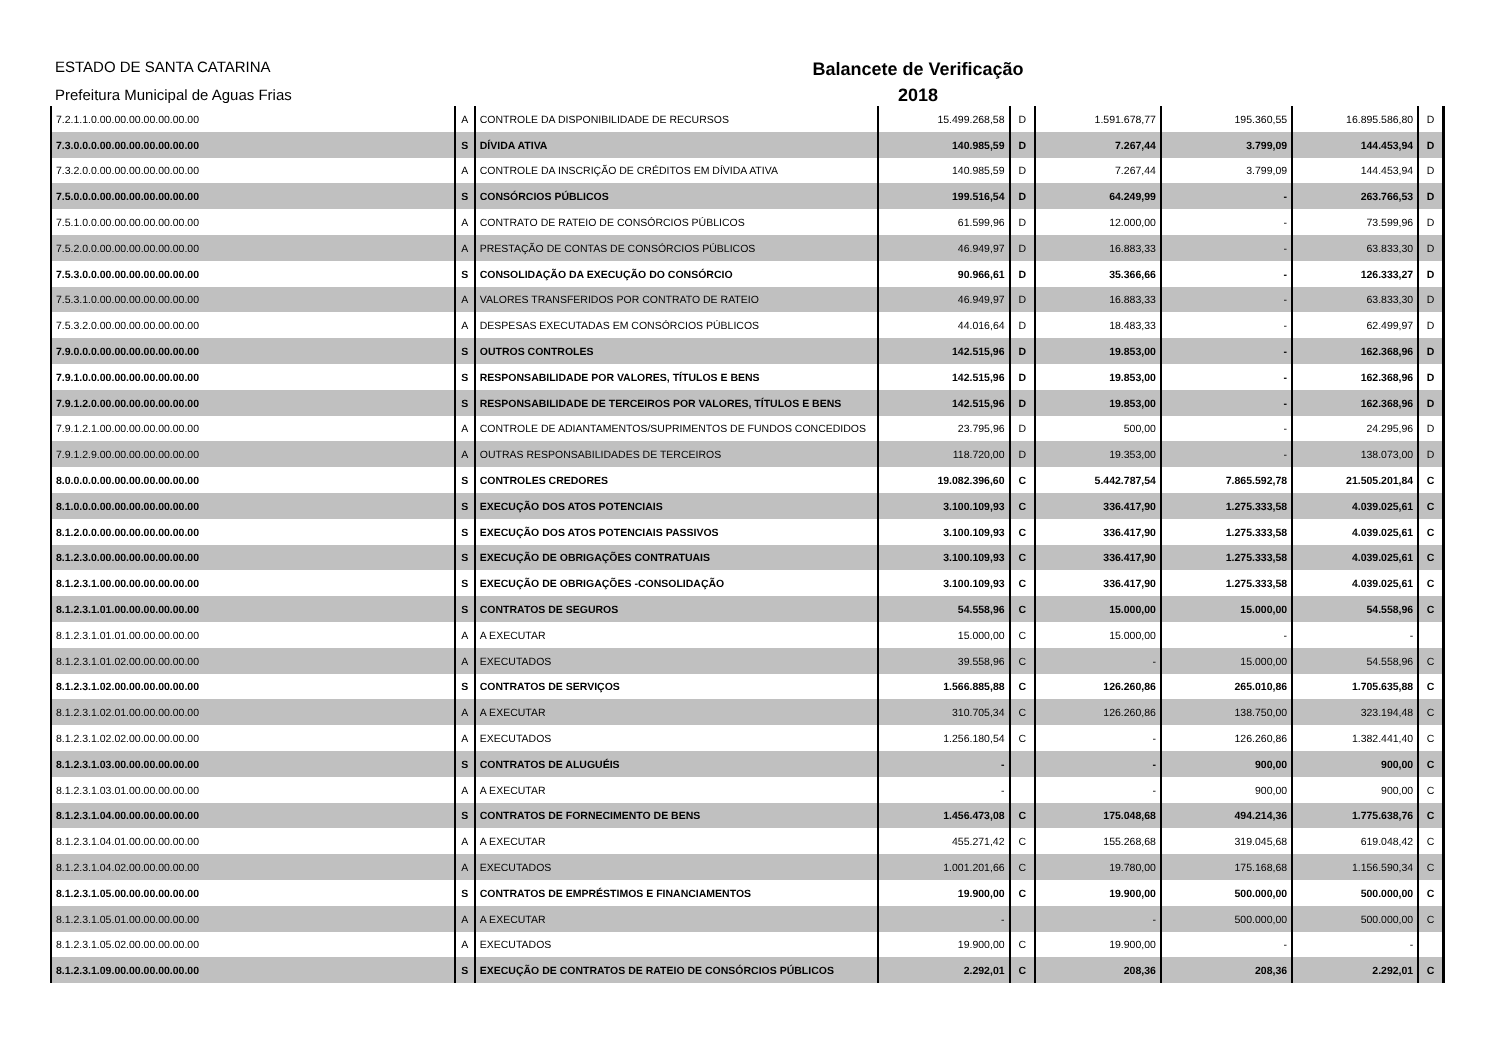ESTADO DE SANTA CATARINA
Prefeitura Municipal de Aguas Frias
Balancete de Verificação
2018
| 7.2.1.1.0.00.00.00.00.00.00.00 | A | CONTROLE DA DISPONIBILIDADE DE RECURSOS | 15.499.268,58 | D | 1.591.678,77 | 195.360,55 | 16.895.586,80 | D |
| 7.3.0.0.0.00.00.00.00.00.00.00 | S | DÍVIDA ATIVA | 140.985,59 | D | 7.267,44 | 3.799,09 | 144.453,94 | D |
| 7.3.2.0.0.00.00.00.00.00.00.00 | A | CONTROLE DA INSCRIÇÃO DE CRÉDITOS EM DÍVIDA ATIVA | 140.985,59 | D | 7.267,44 | 3.799,09 | 144.453,94 | D |
| 7.5.0.0.0.00.00.00.00.00.00.00 | S | CONSÓRCIOS PÚBLICOS | 199.516,54 | D | 64.249,99 | - | 263.766,53 | D |
| 7.5.1.0.0.00.00.00.00.00.00.00 | A | CONTRATO DE RATEIO DE CONSÓRCIOS PÚBLICOS | 61.599,96 | D | 12.000,00 | - | 73.599,96 | D |
| 7.5.2.0.0.00.00.00.00.00.00.00 | A | PRESTAÇÃO DE CONTAS DE CONSÓRCIOS PÚBLICOS | 46.949,97 | D | 16.883,33 | - | 63.833,30 | D |
| 7.5.3.0.0.00.00.00.00.00.00.00 | S | CONSOLIDAÇÃO DA EXECUÇÃO DO CONSÓRCIO | 90.966,61 | D | 35.366,66 | - | 126.333,27 | D |
| 7.5.3.1.0.00.00.00.00.00.00.00 | A | VALORES TRANSFERIDOS POR CONTRATO DE RATEIO | 46.949,97 | D | 16.883,33 | - | 63.833,30 | D |
| 7.5.3.2.0.00.00.00.00.00.00.00 | A | DESPESAS EXECUTADAS EM CONSÓRCIOS PÚBLICOS | 44.016,64 | D | 18.483,33 | - | 62.499,97 | D |
| 7.9.0.0.0.00.00.00.00.00.00.00 | S | OUTROS CONTROLES | 142.515,96 | D | 19.853,00 | - | 162.368,96 | D |
| 7.9.1.0.0.00.00.00.00.00.00.00 | S | RESPONSABILIDADE POR VALORES, TÍTULOS E BENS | 142.515,96 | D | 19.853,00 | - | 162.368,96 | D |
| 7.9.1.2.0.00.00.00.00.00.00.00 | S | RESPONSABILIDADE DE TERCEIROS POR VALORES, TÍTULOS E BENS | 142.515,96 | D | 19.853,00 | - | 162.368,96 | D |
| 7.9.1.2.1.00.00.00.00.00.00.00 | A | CONTROLE DE ADIANTAMENTOS/SUPRIMENTOS DE FUNDOS CONCEDIDOS | 23.795,96 | D | 500,00 | - | 24.295,96 | D |
| 7.9.1.2.9.00.00.00.00.00.00.00 | A | OUTRAS RESPONSABILIDADES DE TERCEIROS | 118.720,00 | D | 19.353,00 | - | 138.073,00 | D |
| 8.0.0.0.0.00.00.00.00.00.00.00 | S | CONTROLES CREDORES | 19.082.396,60 | C | 5.442.787,54 | 7.865.592,78 | 21.505.201,84 | C |
| 8.1.0.0.0.00.00.00.00.00.00.00 | S | EXECUÇÃO DOS ATOS POTENCIAIS | 3.100.109,93 | C | 336.417,90 | 1.275.333,58 | 4.039.025,61 | C |
| 8.1.2.0.0.00.00.00.00.00.00.00 | S | EXECUÇÃO DOS ATOS POTENCIAIS PASSIVOS | 3.100.109,93 | C | 336.417,90 | 1.275.333,58 | 4.039.025,61 | C |
| 8.1.2.3.0.00.00.00.00.00.00.00 | S | EXECUÇÃO DE OBRIGAÇÕES CONTRATUAIS | 3.100.109,93 | C | 336.417,90 | 1.275.333,58 | 4.039.025,61 | C |
| 8.1.2.3.1.00.00.00.00.00.00.00 | S | EXECUÇÃO DE OBRIGAÇÕES -CONSOLIDAÇÃO | 3.100.109,93 | C | 336.417,90 | 1.275.333,58 | 4.039.025,61 | C |
| 8.1.2.3.1.01.00.00.00.00.00.00 | S | CONTRATOS DE SEGUROS | 54.558,96 | C | 15.000,00 | 15.000,00 | 54.558,96 | C |
| 8.1.2.3.1.01.01.00.00.00.00.00 | A | A EXECUTAR | 15.000,00 | C | 15.000,00 | - | - | |
| 8.1.2.3.1.01.02.00.00.00.00.00 | A | EXECUTADOS | 39.558,96 | C | - | 15.000,00 | 54.558,96 | C |
| 8.1.2.3.1.02.00.00.00.00.00.00 | S | CONTRATOS DE SERVIÇOS | 1.566.885,88 | C | 126.260,86 | 265.010,86 | 1.705.635,88 | C |
| 8.1.2.3.1.02.01.00.00.00.00.00 | A | A EXECUTAR | 310.705,34 | C | 126.260,86 | 138.750,00 | 323.194,48 | C |
| 8.1.2.3.1.02.02.00.00.00.00.00 | A | EXECUTADOS | 1.256.180,54 | C | - | 126.260,86 | 1.382.441,40 | C |
| 8.1.2.3.1.03.00.00.00.00.00.00 | S | CONTRATOS DE ALUGUÉIS | - | | - | 900,00 | 900,00 | C |
| 8.1.2.3.1.03.01.00.00.00.00.00 | A | A EXECUTAR | - | | - | 900,00 | 900,00 | C |
| 8.1.2.3.1.04.00.00.00.00.00.00 | S | CONTRATOS DE FORNECIMENTO DE BENS | 1.456.473,08 | C | 175.048,68 | 494.214,36 | 1.775.638,76 | C |
| 8.1.2.3.1.04.01.00.00.00.00.00 | A | A EXECUTAR | 455.271,42 | C | 155.268,68 | 319.045,68 | 619.048,42 | C |
| 8.1.2.3.1.04.02.00.00.00.00.00 | A | EXECUTADOS | 1.001.201,66 | C | 19.780,00 | 175.168,68 | 1.156.590,34 | C |
| 8.1.2.3.1.05.00.00.00.00.00.00 | S | CONTRATOS DE EMPRÉSTIMOS E FINANCIAMENTOS | 19.900,00 | C | 19.900,00 | 500.000,00 | 500.000,00 | C |
| 8.1.2.3.1.05.01.00.00.00.00.00 | A | A EXECUTAR | - | | - | 500.000,00 | 500.000,00 | C |
| 8.1.2.3.1.05.02.00.00.00.00.00 | A | EXECUTADOS | 19.900,00 | C | 19.900,00 | - | - | |
| 8.1.2.3.1.09.00.00.00.00.00.00 | S | EXECUÇÃO DE CONTRATOS DE RATEIO DE CONSÓRCIOS PÚBLICOS | 2.292,01 | C | 208,36 | 208,36 | 2.292,01 | C |